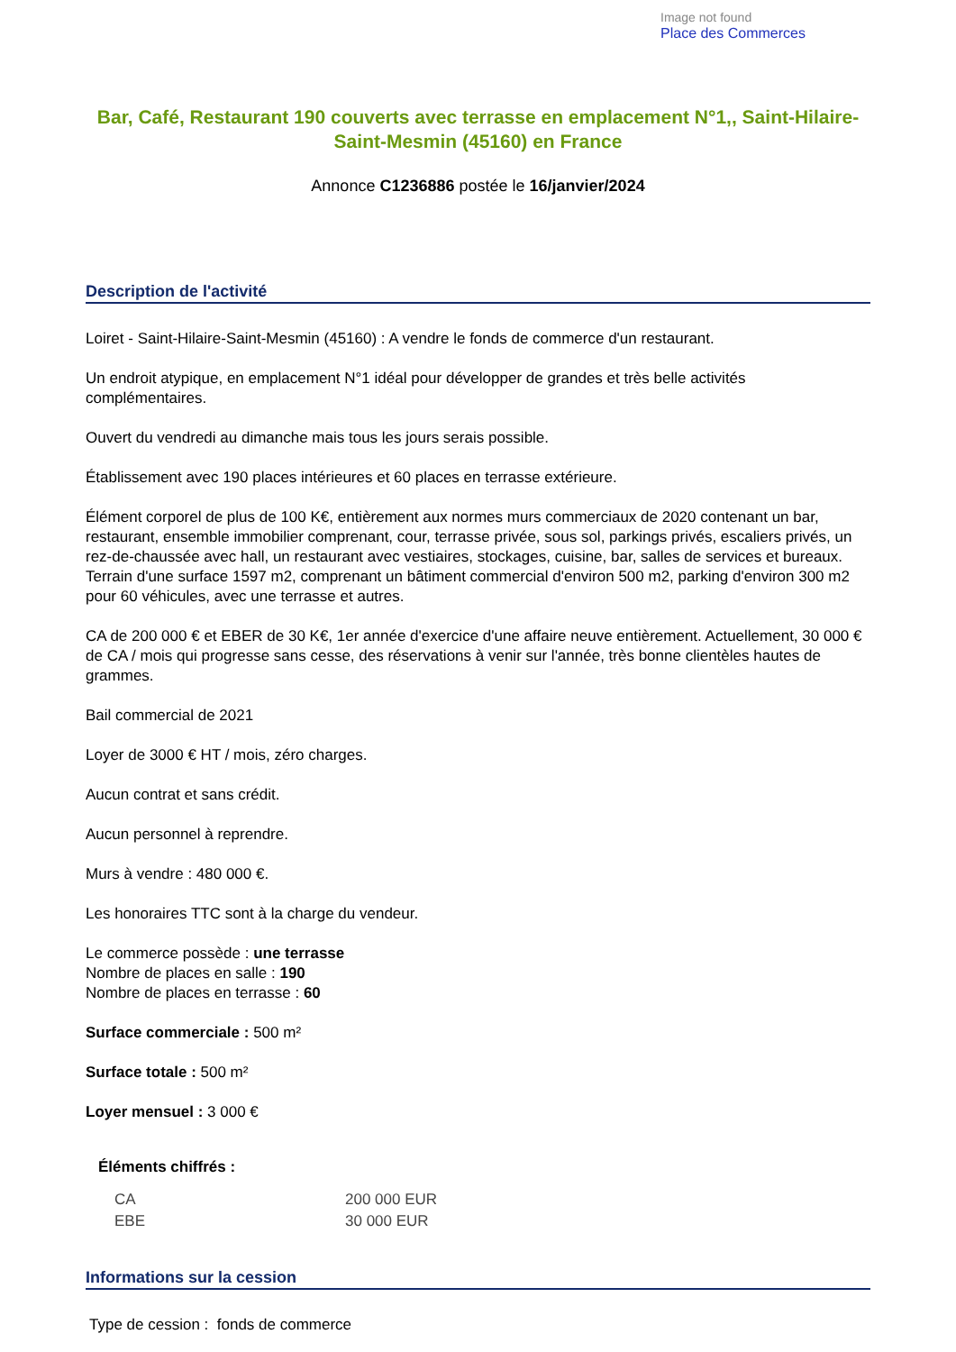Image not found
Place des Commerces
Bar, Café, Restaurant 190 couverts avec terrasse en emplacement N°1,, Saint-Hilaire-Saint-Mesmin (45160) en France
Annonce C1236886 postée le 16/janvier/2024
Description de l'activité
Loiret - Saint-Hilaire-Saint-Mesmin (45160) : A vendre le fonds de commerce d'un restaurant.
Un endroit atypique, en emplacement N°1 idéal pour développer de grandes et très belle activités complémentaires.
Ouvert du vendredi au dimanche mais tous les jours serais possible.
Établissement avec 190 places intérieures et 60 places en terrasse extérieure.
Élément corporel de plus de 100 K€, entièrement aux normes murs commerciaux de 2020 contenant un bar, restaurant, ensemble immobilier comprenant, cour, terrasse privée, sous sol, parkings privés, escaliers privés, un rez-de-chaussée avec hall, un restaurant avec vestiaires, stockages, cuisine, bar, salles de services et bureaux. Terrain d'une surface 1597 m2, comprenant un bâtiment commercial d'environ 500 m2, parking d'environ 300 m2 pour 60 véhicules, avec une terrasse et autres.
CA de 200 000 € et EBER de 30 K€, 1er année d'exercice d'une affaire neuve entièrement. Actuellement, 30 000 € de CA / mois qui progresse sans cesse, des réservations à venir sur l'année, très bonne clientèles hautes de grammes.
Bail commercial de 2021
Loyer de 3000 € HT / mois, zéro charges.
Aucun contrat et sans crédit.
Aucun personnel à reprendre.
Murs à vendre : 480 000 €.
Les honoraires TTC sont à la charge du vendeur.
Le commerce possède : une terrasse
Nombre de places en salle : 190
Nombre de places en terrasse : 60
Surface commerciale : 500 m²
Surface totale : 500 m²
Loyer mensuel : 3 000 €
Éléments chiffrés :
| CA | 200 000 EUR |
| EBE | 30 000 EUR |
Informations sur la cession
Type de cession : fonds de commerce